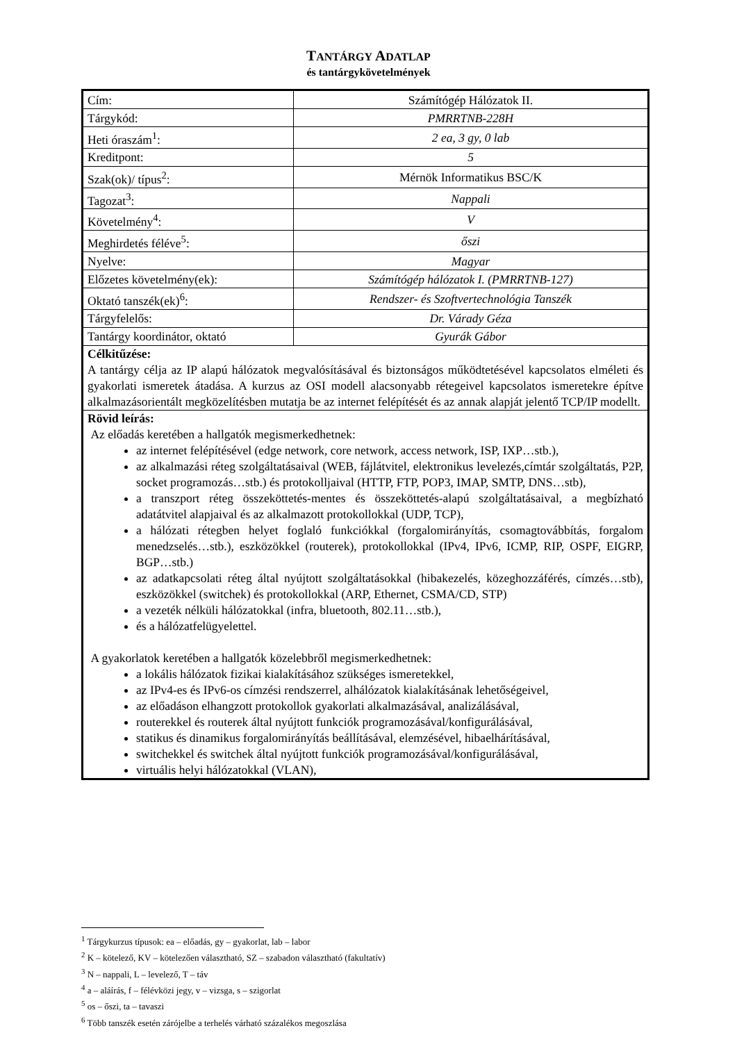TANTÁRGY ADATLAP
és tantárgykövetelmények
| Cím: | Számítógép Hálózatok II. |
| Tárgykód: | PMRRTNB-228H |
| Heti óraszám<sup>1</sup>: | 2 ea, 3 gy, 0 lab |
| Kreditpont: | 5 |
| Szak(ok)/ típus<sup>2</sup>: | Mérnök Informatikus BSC/K |
| Tagozat<sup>3</sup>: | Nappali |
| Követelmény<sup>4</sup>: | V |
| Meghirdetés féléve<sup>5</sup>: | őszi |
| Nyelve: | Magyar |
| Előzetes követelmény(ek): | Számítógép hálózatok I. (PMRRTNB-127) |
| Oktató tanszék(ek)<sup>6</sup>: | Rendszer- és Szoftvertechnológia Tanszék |
| Tárgyfelelős: | Dr. Várady Géza |
| Tantárgy koordinátor, oktató | Gyurák Gábor |
| Célkitűzése: A tantárgy célja az IP alapú hálózatok megvalósításával és biztonságos működtetésével kapcsolatos elméleti és gyakorlati ismeretek átadása. A kurzus az OSI modell alacsonyabb rétegeivel kapcsolatos ismeretekre építve alkalmazásorientált megközelítésben mutatja be az internet felépítését és az annak alapját jelentő TCP/IP modellt. | |
| Rövid leírás: Az előadás keretében a hallgatók megismerkedhetnek: az internet felépítésével (edge network, core network, access network, ISP, IXP…stb.), az alkalmazási réteg szolgáltatásaival (WEB, fájlátvitel, elektronikus levelezés,címtár szolgáltatás, P2P, socket programozás…stb.) és protokolljaival (HTTP, FTP, POP3, IMAP, SMTP, DNS…stb), a transzport réteg összeköttetés-mentes és összeköttetés-alapú szolgáltatásaival, a megbízható adatátvitel alapjaival és az alkalmazott protokollokkal (UDP, TCP), a hálózati rétegben helyet foglaló funkciókkal (forgalomirányítás, csomagtovábbítás, forgalom menedzselés…stb.), eszközökkel (routerek), protokollokkal (IPv4, IPv6, ICMP, RIP, OSPF, EIGRP, BGP…stb.) az adatkapcsolati réteg által nyújtott szolgáltatásokkal (hibakezelés, közeghozzáférés, címzés…stb), eszközökkel (switchek) és protokollokkal (ARP, Ethernet, CSMA/CD, STP) a vezeték nélküli hálózatokkal (infra, bluetooth, 802.11…stb.), és a hálózatfelügyelettel. A gyakorlatok keretében a hallgatók közelebbről megismerkedhetnek: a lokális hálózatok fizikai kialakításához szükséges ismeretekkel, az IPv4-es és IPv6-os címzési rendszerrel, alhálózatok kialakításának lehetőségeivel, az előadáson elhangzott protokollok gyakorlati alkalmazásával, analizálásával, routerekkel és routerek által nyújtott funkciók programozásával/konfigurálásával, statikus és dinamikus forgalomirányítás beállításával, elemzésével, hibaelhárításával, switchekkel és switchek által nyújtott funkciók programozásával/konfigurálásával, virtuális helyi hálózatokkal (VLAN), | |
<sup>1</sup> Tárgykurzus típusok: ea – előadás, gy – gyakorlat, lab – labor
<sup>2</sup> K – kötelező, KV – kötelezően választható, SZ – szabadon választható (fakultatív)
<sup>3</sup> N – nappali, L – levelező, T – táv
<sup>4</sup> a – aláírás, f – félévközi jegy, v – vizsga, s – szigorlat
<sup>5</sup> os – őszi, ta – tavaszi
<sup>6</sup> Több tanszék esetén zárójelbe a terhelés várható százalékos megoszlása